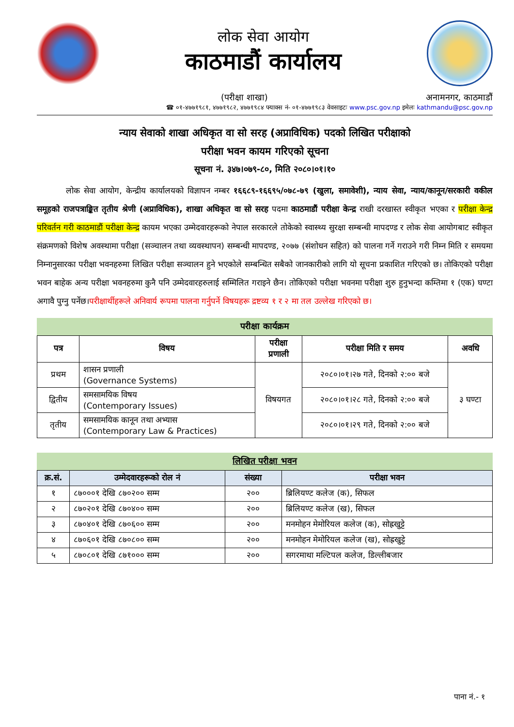लोक सेवा आयोग
काठमाडौं कार्यालय
(परीक्षा शाखा) अनामनगर, काठमाडौं
☎ ०१-४७७१९८१, ४७७१९८२, ४७७१९८४ फ्याक्स नं- ०१-४७७१९८३ वेवसाइटः www.psc.gov.np इमेलः kathmandu@psc.gov.np
न्याय सेवाको शाखा अधिकृत वा सो सरह (अप्राविधिक) पदको लिखित परीक्षाको
परीक्षा भवन कायम गरिएको सूचना
सूचना नं. ३४७।०७९-८०, मिति २०८०।०१।१०
लोक सेवा आयोग, केन्द्रीय कार्यालयको विज्ञापन नम्बर १६६८९-१६६९५/०७८-७९ (खुला, समावेशी), न्याय सेवा, न्याय/कानून/सरकारी वकील समूहको राजपत्राङ्कित तृतीय श्रेणी (अप्राविधिक), शाखा अधिकृत वा सो सरह पदमा काठमाडौं परीक्षा केन्द्र राखी दरखास्त स्वीकृत भएका र परीक्षा केन्द्र परिवर्तन गरी काठमाडौं परीक्षा केन्द्र कायम भएका उम्मेदवारहरूको नेपाल सरकारले तोकेको स्वास्थ्य सुरक्षा सम्बन्धी मापदण्ड र लोक सेवा आयोगबाट स्वीकृत संक्रमणको विशेष अवस्थामा परीक्षा (सञ्चालन तथा व्यवस्थापन) सम्बन्धी मापदण्ड, २०७७ (संशोधन सहित) को पालना गर्ने गराउने गरी निम्न मिति र समयमा निम्नानुसारका परीक्षा भवनहरुमा लिखित परीक्षा सञ्चालन हुने भएकोले सम्बन्धित सबैको जानकारीको लागि यो सूचना प्रकाशित गरिएको छ। तोकिएको परीक्षा भवन बाहेक अन्य परीक्षा भवनहरुमा कुनै पनि उम्मेदवारहरुलाई सम्मिलित गराइने छैन। तोकिएको परीक्षा भवनमा परीक्षा शुरु हुनुभन्दा कम्तिमा १ (एक) घण्टा अगावै पुग्नु पर्नेछ।परीक्षार्थीहरूले अनिवार्य रूपमा पालना गर्नुपर्ने विषयहरू द्रष्टव्य १ र २ मा तल उल्लेख गरिएको छ।
परीक्षा कार्यक्रम
| पत्र | विषय | परीक्षा प्रणाली | परीक्षा मिति र समय | अवधि |
| --- | --- | --- | --- | --- |
| प्रथम | शासन प्रणाली (Governance Systems) | विषयगत | २०८०।०१।२७ गते, दिनको २:०० बजे | ३ घण्टा |
| द्वितीय | समसामयिक विषय (Contemporary Issues) | | २०८०।०१।२८ गते, दिनको २:०० बजे | |
| तृतीय | समसामयिक कानून तथा अभ्यास (Contemporary Law & Practices) | | २०८०।०१।२९ गते, दिनको २:०० बजे | |
लिखित परीक्षा भवन
| क्र.सं. | उम्मेदवारहरूको रोल नं | संख्या | परीक्षा भवन |
| --- | --- | --- | --- |
| १ | ८७०००१ देखि ८७०२०० सम्म | २०० | ब्रिलियण्ट कलेज (क), सिफल |
| २ | ८७०२०१ देखि ८७०४०० सम्म | २०० | ब्रिलियण्ट कलेज (ख), सिफल |
| ३ | ८७०४०१ देखि ८७०६०० सम्म | २०० | मनमोहन मेमोरियल कलेज (क), सोह्रखुट्टे |
| ४ | ८७०६०१ देखि ८७०८०० सम्म | २०० | मनमोहन मेमोरियल कलेज (ख), सोह्रखुट्टे |
| ५ | ८७०८०१ देखि ८७१००० सम्म | २०० | सगरमाथा मल्टिपल कलेज, डिल्लीबजार |
पाना नं.- १